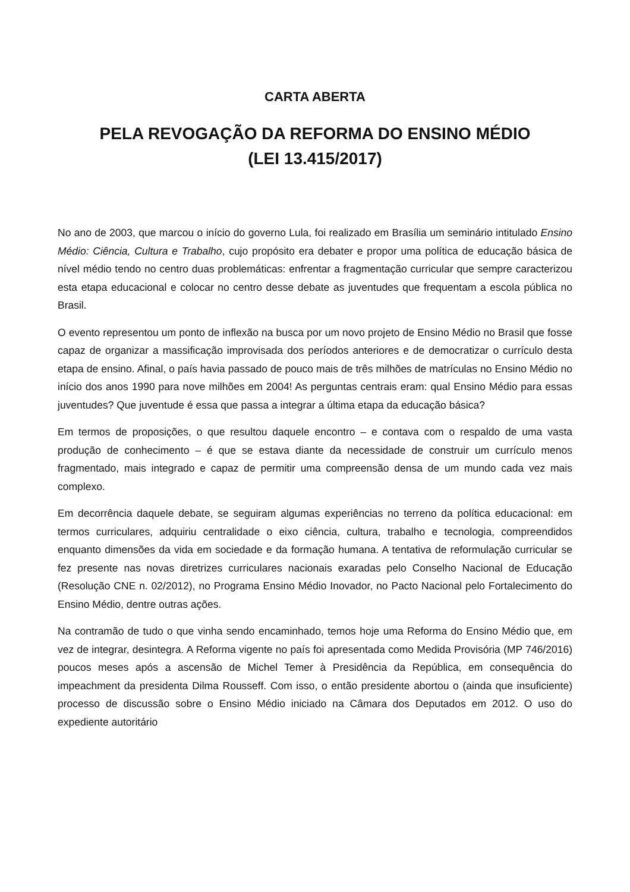CARTA ABERTA
PELA REVOGAÇÃO DA REFORMA DO ENSINO MÉDIO
(LEI 13.415/2017)
No ano de 2003, que marcou o início do governo Lula, foi realizado em Brasília um seminário intitulado Ensino Médio: Ciência, Cultura e Trabalho, cujo propósito era debater e propor uma política de educação básica de nível médio tendo no centro duas problemáticas: enfrentar a fragmentação curricular que sempre caracterizou esta etapa educacional e colocar no centro desse debate as juventudes que frequentam a escola pública no Brasil.
O evento representou um ponto de inflexão na busca por um novo projeto de Ensino Médio no Brasil que fosse capaz de organizar a massificação improvisada dos períodos anteriores e de democratizar o currículo desta etapa de ensino. Afinal, o país havia passado de pouco mais de três milhões de matrículas no Ensino Médio no início dos anos 1990 para nove milhões em 2004! As perguntas centrais eram: qual Ensino Médio para essas juventudes? Que juventude é essa que passa a integrar a última etapa da educação básica?
Em termos de proposições, o que resultou daquele encontro – e contava com o respaldo de uma vasta produção de conhecimento – é que se estava diante da necessidade de construir um currículo menos fragmentado, mais integrado e capaz de permitir uma compreensão densa de um mundo cada vez mais complexo.
Em decorrência daquele debate, se seguiram algumas experiências no terreno da política educacional: em termos curriculares, adquiriu centralidade o eixo ciência, cultura, trabalho e tecnologia, compreendidos enquanto dimensões da vida em sociedade e da formação humana. A tentativa de reformulação curricular se fez presente nas novas diretrizes curriculares nacionais exaradas pelo Conselho Nacional de Educação (Resolução CNE n. 02/2012), no Programa Ensino Médio Inovador, no Pacto Nacional pelo Fortalecimento do Ensino Médio, dentre outras ações.
Na contramão de tudo o que vinha sendo encaminhado, temos hoje uma Reforma do Ensino Médio que, em vez de integrar, desintegra. A Reforma vigente no país foi apresentada como Medida Provisória (MP 746/2016) poucos meses após a ascensão de Michel Temer à Presidência da República, em consequência do impeachment da presidenta Dilma Rousseff. Com isso, o então presidente abortou o (ainda que insuficiente) processo de discussão sobre o Ensino Médio iniciado na Câmara dos Deputados em 2012. O uso do expediente autoritário